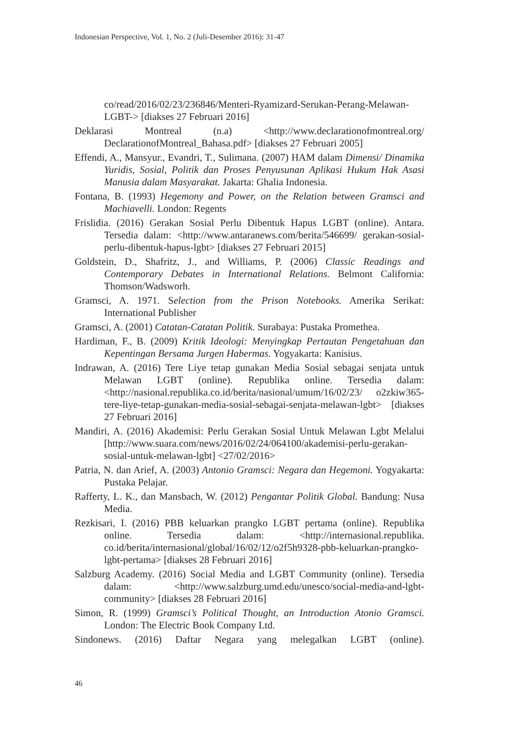Indonesian Perspective, Vol. 1, No. 2 (Juli-Desember 2016): 31-47
co/read/2016/02/23/236846/Menteri-Ryamizard-Serukan-Perang-Melawan-LGBT-> [diakses 27 Februari 2016]
Deklarasi Montreal (n.a) <http://www.declarationofmontreal.org/ DeclarationofMontreal_Bahasa.pdf> [diakses 27 Februari 2005]
Effendi, A., Mansyur., Evandri, T., Sulimana. (2007) HAM dalam Dimensi/ Dinamika Yuridis, Sosial, Politik dan Proses Penyusunan Aplikasi Hukum Hak Asasi Manusia dalam Masyarakat. Jakarta: Ghalia Indonesia.
Fontana, B. (1993) Hegemony and Power, on the Relation between Gramsci and Machiavelli. London: Regents
Frislidia. (2016) Gerakan Sosial Perlu Dibentuk Hapus LGBT (online). Antara. Tersedia dalam: <http://www.antaranews.com/berita/546699/ gerakan-sosial-perlu-dibentuk-hapus-lgbt> [diakses 27 Februari 2015]
Goldstein, D., Shafritz, J., and Williams, P. (2006) Classic Readings and Contemporary Debates in International Relations. Belmont California: Thomson/Wadsworh.
Gramsci, A. 1971. Selection from the Prison Notebooks. Amerika Serikat: International Publisher
Gramsci, A. (2001) Catatan-Catatan Politik. Surabaya: Pustaka Promethea.
Hardiman, F., B. (2009) Kritik Ideologi: Menyingkap Pertautan Pengetahuan dan Kepentingan Bersama Jurgen Habermas. Yogyakarta: Kanisius.
Indrawan, A. (2016) Tere Liye tetap gunakan Media Sosial sebagai senjata untuk Melawan LGBT (online). Republika online. Tersedia dalam: <http://nasional.republika.co.id/berita/nasional/umum/16/02/23/ o2zkiw365-tere-liye-tetap-gunakan-media-sosial-sebagai-senjata-melawan-lgbt> [diakses 27 Februari 2016]
Mandiri, A. (2016) Akademisi: Perlu Gerakan Sosial Untuk Melawan Lgbt Melalui [http://www.suara.com/news/2016/02/24/064100/akademisi-perlu-gerakan-sosial-untuk-melawan-lgbt] <27/02/2016>
Patria, N. dan Arief, A. (2003) Antonio Gramsci: Negara dan Hegemoni. Yogyakarta: Pustaka Pelajar.
Rafferty, L. K., dan Mansbach, W. (2012) Pengantar Politik Global. Bandung: Nusa Media.
Rezkisari, I. (2016) PBB keluarkan prangko LGBT pertama (online). Republika online. Tersedia dalam: <http://internasional.republika. co.id/berita/internasional/global/16/02/12/o2f5h9328-pbb-keluarkan-prangko-lgbt-pertama> [diakses 28 Februari 2016]
Salzburg Academy. (2016) Social Media and LGBT Community (online). Tersedia dalam: <http://www.salzburg.umd.edu/unesco/social-media-and-lgbt-community> [diakses 28 Februari 2016]
Simon, R. (1999) Gramsci’s Political Thought, an Introduction Atonio Gramsci. London: The Electric Book Company Ltd.
Sindonews. (2016) Daftar Negara yang melegalkan LGBT (online).
46